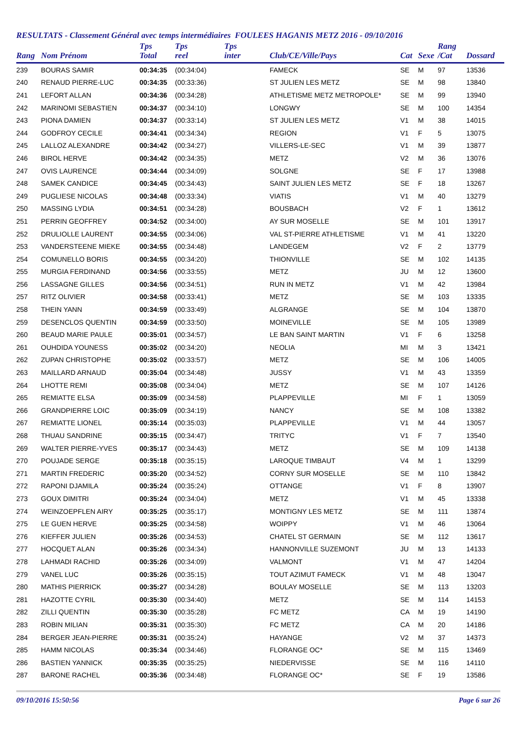RESULTATS - Classement Général avec temps intermédiaires FOULEES HAGANIS METZ 2016 - 09/10/2016
| Rang | Nom Prénom | Tps Total | Tps reel | Tps inter | Club/CE/Ville/Pays | Cat | Sexe | Rang /Cat | Dossard |
| --- | --- | --- | --- | --- | --- | --- | --- | --- | --- |
| 239 | BOURAS SAMIR | 00:34:35 | (00:34:04) | | FAMECK | SE | M | 97 | 13536 |
| 240 | RENAUD PIERRE-LUC | 00:34:35 | (00:33:36) | | ST JULIEN LES METZ | SE | M | 98 | 13840 |
| 241 | LEFORT ALLAN | 00:34:36 | (00:34:28) | | ATHLETISME METZ METROPOLE* | SE | M | 99 | 13940 |
| 242 | MARINOMI SEBASTIEN | 00:34:37 | (00:34:10) | | LONGWY | SE | M | 100 | 14354 |
| 243 | PIONA DAMIEN | 00:34:37 | (00:33:14) | | ST JULIEN LES METZ | V1 | M | 38 | 14015 |
| 244 | GODFROY CECILE | 00:34:41 | (00:34:34) | | REGION | V1 | F | 5 | 13075 |
| 245 | LALLOZ ALEXANDRE | 00:34:42 | (00:34:27) | | VILLERS-LE-SEC | V1 | M | 39 | 13877 |
| 246 | BIROL HERVE | 00:34:42 | (00:34:35) | | METZ | V2 | M | 36 | 13076 |
| 247 | OVIS LAURENCE | 00:34:44 | (00:34:09) | | SOLGNE | SE | F | 17 | 13988 |
| 248 | SAMEK CANDICE | 00:34:45 | (00:34:43) | | SAINT JULIEN LES METZ | SE | F | 18 | 13267 |
| 249 | PUGLIESE NICOLAS | 00:34:48 | (00:33:34) | | VIATIS | V1 | M | 40 | 13279 |
| 250 | MASSING LYDIA | 00:34:51 | (00:34:28) | | BOUSBACH | V2 | F | 1 | 13612 |
| 251 | PERRIN GEOFFREY | 00:34:52 | (00:34:00) | | AY SUR MOSELLE | SE | M | 101 | 13917 |
| 252 | DRULIOLLE LAURENT | 00:34:55 | (00:34:06) | | VAL ST-PIERRE ATHLETISME | V1 | M | 41 | 13220 |
| 253 | VANDERSTEENE MIEKE | 00:34:55 | (00:34:48) | | LANDEGEM | V2 | F | 2 | 13779 |
| 254 | COMUNELLO BORIS | 00:34:55 | (00:34:20) | | THIONVILLE | SE | M | 102 | 14135 |
| 255 | MURGIA FERDINAND | 00:34:56 | (00:33:55) | | METZ | JU | M | 12 | 13600 |
| 256 | LASSAGNE GILLES | 00:34:56 | (00:34:51) | | RUN IN METZ | V1 | M | 42 | 13984 |
| 257 | RITZ OLIVIER | 00:34:58 | (00:33:41) | | METZ | SE | M | 103 | 13335 |
| 258 | THEIN YANN | 00:34:59 | (00:33:49) | | ALGRANGE | SE | M | 104 | 13870 |
| 259 | DESENCLOS QUENTIN | 00:34:59 | (00:33:50) | | MOINEVILLE | SE | M | 105 | 13989 |
| 260 | BEAUD MARIE PAULE | 00:35:01 | (00:34:57) | | LE BAN SAINT MARTIN | V1 | F | 6 | 13258 |
| 261 | OUHDIDA YOUNESS | 00:35:02 | (00:34:20) | | NEOLIA | MI | M | 3 | 13421 |
| 262 | ZUPAN CHRISTOPHE | 00:35:02 | (00:33:57) | | METZ | SE | M | 106 | 14005 |
| 263 | MAILLARD ARNAUD | 00:35:04 | (00:34:48) | | JUSSY | V1 | M | 43 | 13359 |
| 264 | LHOTTE REMI | 00:35:08 | (00:34:04) | | METZ | SE | M | 107 | 14126 |
| 265 | REMIATTE ELSA | 00:35:09 | (00:34:58) | | PLAPPEVILLE | MI | F | 1 | 13059 |
| 266 | GRANDPIERRE LOIC | 00:35:09 | (00:34:19) | | NANCY | SE | M | 108 | 13382 |
| 267 | REMIATTE LIONEL | 00:35:14 | (00:35:03) | | PLAPPEVILLE | V1 | M | 44 | 13057 |
| 268 | THUAU SANDRINE | 00:35:15 | (00:34:47) | | TRITYC | V1 | F | 7 | 13540 |
| 269 | WALTER PIERRE-YVES | 00:35:17 | (00:34:43) | | METZ | SE | M | 109 | 14138 |
| 270 | POUJADE SERGE | 00:35:18 | (00:35:15) | | LAROQUE TIMBAUT | V4 | M | 1 | 13299 |
| 271 | MARTIN FREDERIC | 00:35:20 | (00:34:52) | | CORNY SUR MOSELLE | SE | M | 110 | 13842 |
| 272 | RAPONI DJAMILA | 00:35:24 | (00:35:24) | | OTTANGE | V1 | F | 8 | 13907 |
| 273 | GOUX DIMITRI | 00:35:24 | (00:34:04) | | METZ | V1 | M | 45 | 13338 |
| 274 | WEINZOEPFLEN AIRY | 00:35:25 | (00:35:17) | | MONTIGNY LES METZ | SE | M | 111 | 13874 |
| 275 | LE GUEN HERVE | 00:35:25 | (00:34:58) | | WOIPPY | V1 | M | 46 | 13064 |
| 276 | KIEFFER JULIEN | 00:35:26 | (00:34:53) | | CHATEL ST GERMAIN | SE | M | 112 | 13617 |
| 277 | HOCQUET ALAN | 00:35:26 | (00:34:34) | | HANNONVILLE SUZEMONT | JU | M | 13 | 14133 |
| 278 | LAHMADI RACHID | 00:35:26 | (00:34:09) | | VALMONT | V1 | M | 47 | 14204 |
| 279 | VANEL LUC | 00:35:26 | (00:35:15) | | TOUT AZIMUT FAMECK | V1 | M | 48 | 13047 |
| 280 | MATHIS PIERRICK | 00:35:27 | (00:34:28) | | BOULAY MOSELLE | SE | M | 113 | 13203 |
| 281 | HAZOTTE CYRIL | 00:35:30 | (00:34:40) | | METZ | SE | M | 114 | 14153 |
| 282 | ZILLI QUENTIN | 00:35:30 | (00:35:28) | | FC METZ | CA | M | 19 | 14190 |
| 283 | ROBIN MILIAN | 00:35:31 | (00:35:30) | | FC METZ | CA | M | 20 | 14186 |
| 284 | BERGER JEAN-PIERRE | 00:35:31 | (00:35:24) | | HAYANGE | V2 | M | 37 | 14373 |
| 285 | HAMM NICOLAS | 00:35:34 | (00:34:46) | | FLORANGE OC* | SE | M | 115 | 13469 |
| 286 | BASTIEN YANNICK | 00:35:35 | (00:35:25) | | NIEDERVISSE | SE | M | 116 | 14110 |
| 287 | BARONE RACHEL | 00:35:36 | (00:34:48) | | FLORANGE OC* | SE | F | 19 | 13586 |
09/10/2016 15:50:56 Page 6 sur 26